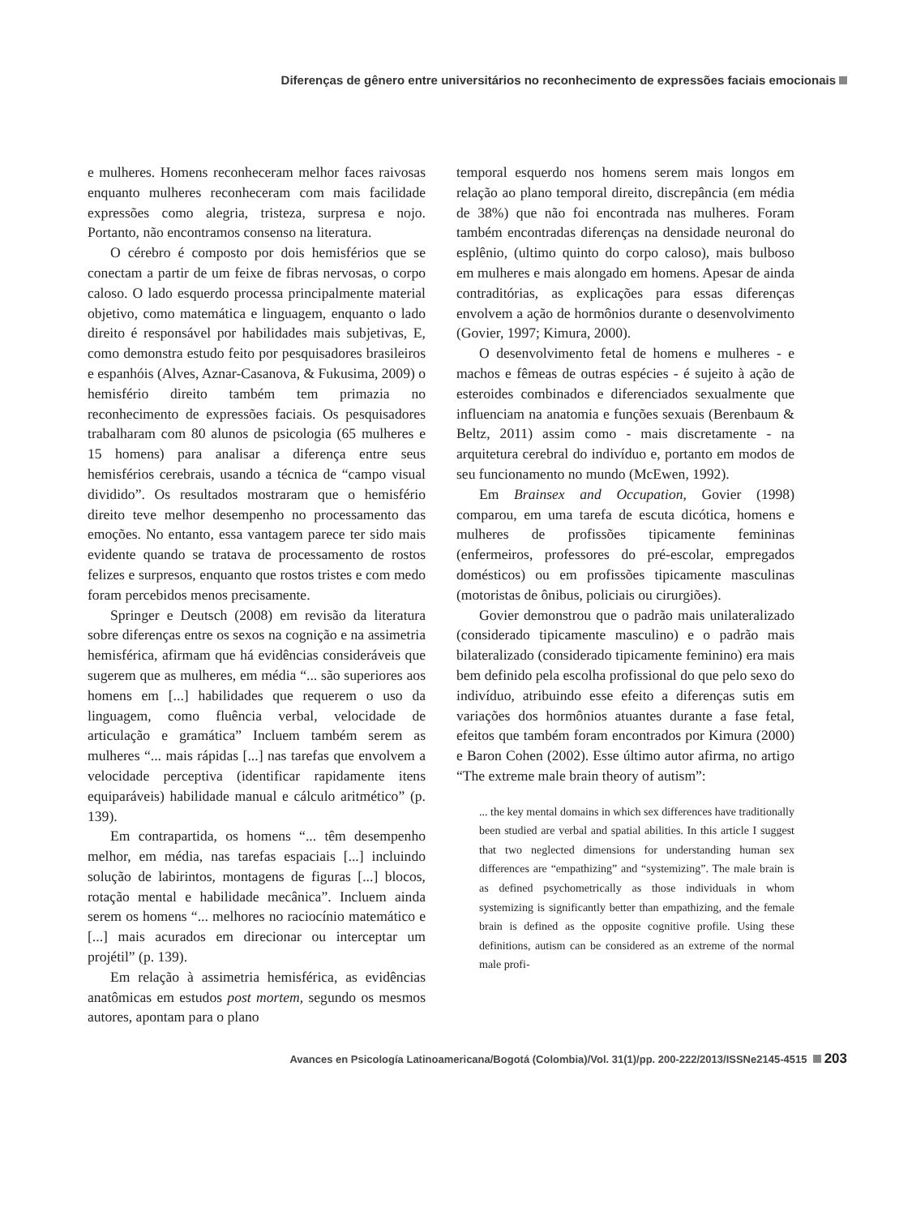Diferenças de gênero entre universitários no reconhecimento de expressões faciais emocionais
e mulheres. Homens reconheceram melhor faces raivosas enquanto mulheres reconheceram com mais facilidade expressões como alegria, tristeza, surpresa e nojo. Portanto, não encontramos consenso na literatura.
O cérebro é composto por dois hemisférios que se conectam a partir de um feixe de fibras nervosas, o corpo caloso. O lado esquerdo processa principalmente material objetivo, como matemática e linguagem, enquanto o lado direito é responsável por habilidades mais subjetivas, E, como demonstra estudo feito por pesquisadores brasileiros e espanhóis (Alves, Aznar-Casanova, & Fukusima, 2009) o hemisfério direito também tem primazia no reconhecimento de expressões faciais. Os pesquisadores trabalharam com 80 alunos de psicologia (65 mulheres e 15 homens) para analisar a diferença entre seus hemisférios cerebrais, usando a técnica de “campo visual dividido”. Os resultados mostraram que o hemisfério direito teve melhor desempenho no processamento das emoções. No entanto, essa vantagem parece ter sido mais evidente quando se tratava de processamento de rostos felizes e surpresos, enquanto que rostos tristes e com medo foram percebidos menos precisamente.
Springer e Deutsch (2008) em revisão da literatura sobre diferenças entre os sexos na cognição e na assimetria hemisférica, afirmam que há evidências consideráveis que sugerem que as mulheres, em média “... são superiores aos homens em [...] habilidades que requerem o uso da linguagem, como fluência verbal, velocidade de articulação e gramática” Incluem também serem as mulheres “... mais rápidas [...] nas tarefas que envolvem a velocidade perceptiva (identificar rapidamente itens equiparáveis) habilidade manual e cálculo aritmético” (p. 139).
Em contrapartida, os homens “... têm desempenho melhor, em média, nas tarefas espaciais [...] incluindo solução de labirintos, montagens de figuras [...] blocos, rotação mental e habilidade mecânica”. Incluem ainda serem os homens “... melhores no raciocínio matemático e [...] mais acurados em direcionar ou interceptar um projétil” (p. 139).
Em relação à assimetria hemisférica, as evidências anatômicas em estudos post mortem, segundo os mesmos autores, apontam para o plano
temporal esquerdo nos homens serem mais longos em relação ao plano temporal direito, discrepância (em média de 38%) que não foi encontrada nas mulheres. Foram também encontradas diferenças na densidade neuronal do esplênio, (ultimo quinto do corpo caloso), mais bulboso em mulheres e mais alongado em homens. Apesar de ainda contraditórias, as explicações para essas diferenças envolvem a ação de hormônios durante o desenvolvimento (Govier, 1997; Kimura, 2000).
O desenvolvimento fetal de homens e mulheres - e machos e fêmeas de outras espécies - é sujeito à ação de esteroides combinados e diferenciados sexualmente que influenciam na anatomia e funções sexuais (Berenbaum & Beltz, 2011) assim como - mais discretamente - na arquitetura cerebral do indivíduo e, portanto em modos de seu funcionamento no mundo (McEwen, 1992).
Em Brainsex and Occupation, Govier (1998) comparou, em uma tarefa de escuta dicótica, homens e mulheres de profissões tipicamente femininas (enfermeiros, professores do pré-escolar, empregados domésticos) ou em profissões tipicamente masculinas (motoristas de ônibus, policiais ou cirurgiões).
Govier demonstrou que o padrão mais unilateralizado (considerado tipicamente masculino) e o padrão mais bilateralizado (considerado tipicamente feminino) era mais bem definido pela escolha profissional do que pelo sexo do indivíduo, atribuindo esse efeito a diferenças sutis em variações dos hormônios atuantes durante a fase fetal, efeitos que também foram encontrados por Kimura (2000) e Baron Cohen (2002). Esse último autor afirma, no artigo “The extreme male brain theory of autism”:
... the key mental domains in which sex differences have traditionally been studied are verbal and spatial abilities. In this article I suggest that two neglected dimensions for understanding human sex differences are “empathizing” and “systemizing”. The male brain is as defined psychometrically as those individuals in whom systemizing is significantly better than empathizing, and the female brain is defined as the opposite cognitive profile. Using these definitions, autism can be considered as an extreme of the normal male profi-
Avances en Psicología Latinoamericana/Bogotá (Colombia)/Vol. 31(1)/pp. 200-222/2013/ISSNe2145-4515 203